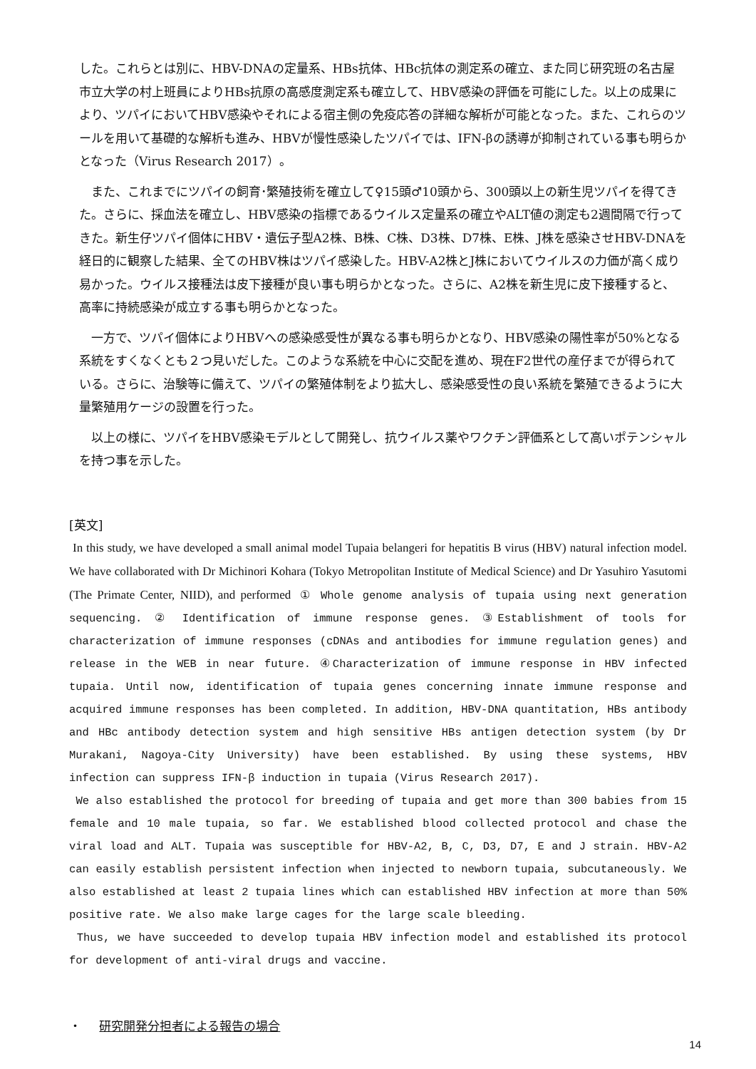した。これらとは別に、HBV-DNAの定量系、HBs抗体、HBc抗体の測定系の確立、また同じ研究班の名古屋市立大学の村上班員によりHBs抗原の高感度測定系も確立して、HBV感染の評価を可能にした。以上の成果により、ツパイにおいてHBV感染やそれによる宿主側の免疫応答の詳細な解析が可能となった。また、これらのツールを用いて基礎的な解析も進み、HBVが慢性感染したツパイでは、IFN-βの誘導が抑制されている事も明らかとなった（Virus Research 2017）。
　また、これまでにツパイの飼育･繁殖技術を確立して♀15頭♂10頭から、300頭以上の新生児ツパイを得てきた。さらに、採血法を確立し、HBV感染の指標であるウイルス定量系の確立やALT値の測定も2週間隔で行ってきた。新生仔ツパイ個体にHBV・遺伝子型A2株、B株、C株、D3株、D7株、E株、J株を感染させHBV-DNAを経日的に観察した結果、全てのHBV株はツパイ感染した。HBV-A2株とJ株においてウイルスの力価が高く成り易かった。ウイルス接種法は皮下接種が良い事も明らかとなった。さらに、A2株を新生児に皮下接種すると、高率に持続感染が成立する事も明らかとなった。
　一方で、ツパイ個体によりHBVへの感染感受性が異なる事も明らかとなり、HBV感染の陽性率が50%となる系統をすくなくとも２つ見いだした。このような系統を中心に交配を進め、現在F2世代の産仔までが得られている。さらに、治験等に備えて、ツパイの繁殖体制をより拡大し、感染感受性の良い系統を繁殖できるように大量繁殖用ケージの設置を行った。
　以上の様に、ツパイをHBV感染モデルとして開発し、抗ウイルス薬やワクチン評価系として高いポテンシャルを持つ事を示した。
[英文]
In this study, we have developed a small animal model Tupaia belangeri for hepatitis B virus (HBV) natural infection model. We have collaborated with Dr Michinori Kohara (Tokyo Metropolitan Institute of Medical Science) and Dr Yasuhiro Yasutomi (The Primate Center, NIID), and performed ① Whole genome analysis of tupaia using next generation sequencing. ② Identification of immune response genes. ③Establishment of tools for characterization of immune responses (cDNAs and antibodies for immune regulation genes) and release in the WEB in near future. ④Characterization of immune response in HBV infected tupaia. Until now, identification of tupaia genes concerning innate immune response and acquired immune responses has been completed. In addition, HBV-DNA quantitation, HBs antibody and HBc antibody detection system and high sensitive HBs antigen detection system (by Dr Murakani, Nagoya-City University) have been established. By using these systems, HBV infection can suppress IFN-β induction in tupaia (Virus Research 2017).
We also established the protocol for breeding of tupaia and get more than 300 babies from 15 female and 10 male tupaia, so far. We established blood collected protocol and chase the viral load and ALT. Tupaia was susceptible for HBV-A2, B, C, D3, D7, E and J strain. HBV-A2 can easily establish persistent infection when injected to newborn tupaia, subcutaneously. We also established at least 2 tupaia lines which can established HBV infection at more than 50% positive rate. We also make large cages for the large scale bleeding.
Thus, we have succeeded to develop tupaia HBV infection model and established its protocol for development of anti-viral drugs and vaccine.
・ 研究開発分担者による報告の場合
14